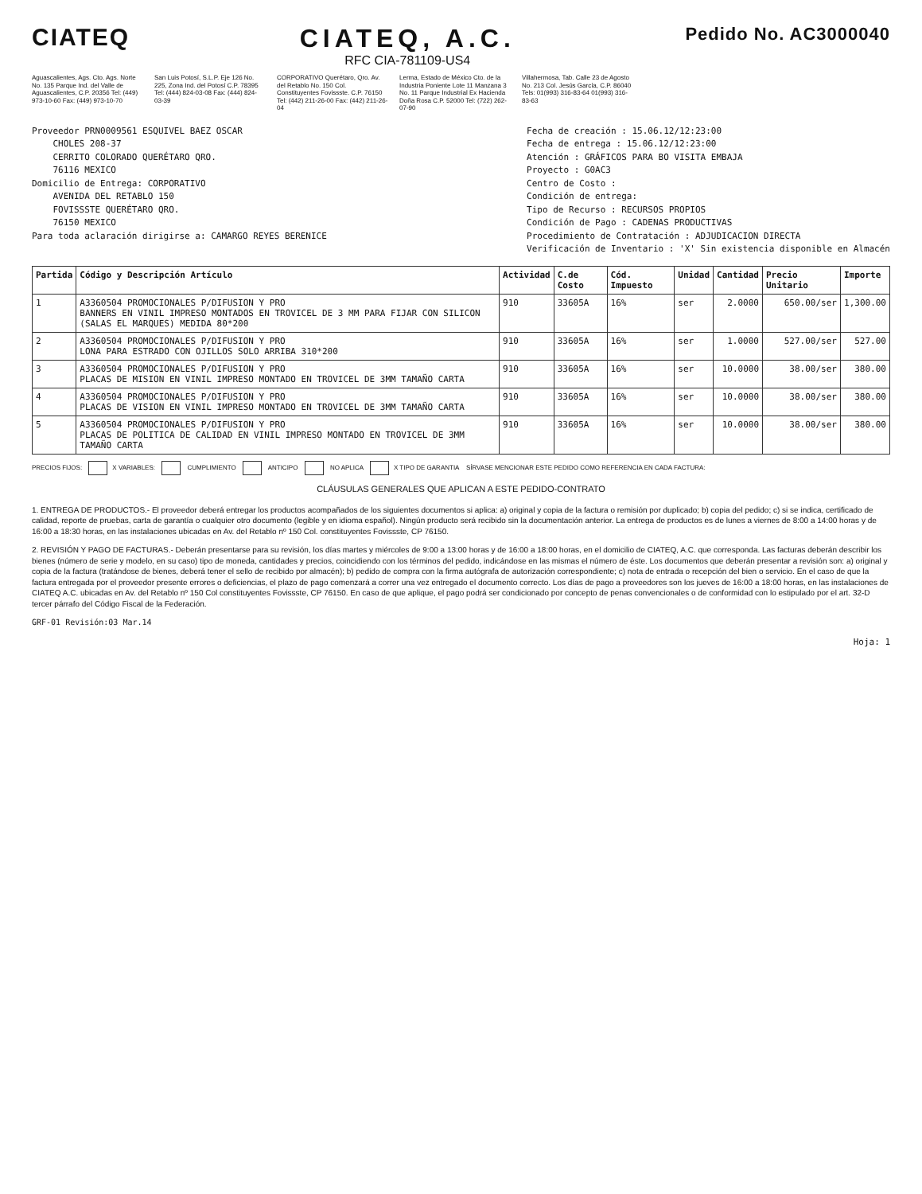CIATEQ CIATEQ, A.C.
RFC CIA-781109-US4
Pedido No. AC3000040
Aguascalientes, Ags. Cto. Ags. Norte No. 135 Parque Ind. del Valle de Aguascalientes, C.P. 20356 Tel: (449) 973-10-60 Fax: (449) 973-10-70
San Luis Potosí, S.L.P. Eje 126 No. 225, Zona Ind. del Potosí C.P. 78395 Tel: (444) 824-03-08 Fax: (444) 824-03-39
CORPORATIVO Querétaro, Qro. Av. del Retablo No. 150 Col. Constituyentes Fovissste. C.P. 76150 Tel: (442) 211-26-00 Fax: (442) 211-26-04
Lerma, Estado de México Cto. de la Industria Poniente Lote 11 Manzana 3 No. 11 Parque Industrial Ex Hacienda Doña Rosa C.P. 52000 Tel: (722) 262-07-90
Villahermosa, Tab. Calle 23 de Agosto No. 213 Col. Jesús García, C.P. 86040 Tels: 01(993) 316-83-64 01(993) 316-83-63
Proveedor PRN0009561 ESQUIVEL BAEZ OSCAR
CHOLES 208-37
CERRITO COLORADO QUERÉTARO QRO.
76116 MEXICO
Domicilio de Entrega: CORPORATIVO
AVENIDA DEL RETABLO 150
FOVISSSTE QUERÉTARO QRO.
76150 MEXICO
Para toda aclaración dirigirse a: CAMARGO REYES BERENICE
Fecha de creación : 15.06.12/12:23:00
Fecha de entrega : 15.06.12/12:23:00
Atención : GRÁFICOS PARA BO VISITA EMBAJA
Proyecto : G0AC3
Centro de Costo :
Condición de entrega:
Tipo de Recurso : RECURSOS PROPIOS
Condición de Pago : CADENAS PRODUCTIVAS
Procedimiento de Contratación : ADJUDICACION DIRECTA
Verificación de Inventario : 'X' Sin existencia disponible en Almacén
| Partida | Código y Descripción Artículo | Actividad | C.de Costo | Cód. Impuesto | Unidad | Cantidad | Precio Unitario | Importe |
| --- | --- | --- | --- | --- | --- | --- | --- | --- |
| 1 | A3360504 PROMOCIONALES P/DIFUSION Y PRO BANNERS EN VINIL IMPRESO MONTADOS EN TROVICEL DE 3 MM PARA FIJAR CON SILICON (SALAS EL MARQUES) MEDIDA 80*200 | 910 | 33605A | 16% | ser | 2.0000 | 650.00/ser | 1,300.00 |
| 2 | A3360504 PROMOCIONALES P/DIFUSION Y PRO LONA PARA ESTRADO CON OJILLOS SOLO ARRIBA 310*200 | 910 | 33605A | 16% | ser | 1.0000 | 527.00/ser | 527.00 |
| 3 | A3360504 PROMOCIONALES P/DIFUSION Y PRO PLACAS DE MISION EN VINIL IMPRESO MONTADO EN TROVICEL DE 3MM TAMAÑO CARTA | 910 | 33605A | 16% | ser | 10.0000 | 38.00/ser | 380.00 |
| 4 | A3360504 PROMOCIONALES P/DIFUSION Y PRO PLACAS DE VISION EN VINIL IMPRESO MONTADO EN TROVICEL DE 3MM TAMAÑO CARTA | 910 | 33605A | 16% | ser | 10.0000 | 38.00/ser | 380.00 |
| 5 | A3360504 PROMOCIONALES P/DIFUSION Y PRO PLACAS DE POLITICA DE CALIDAD EN VINIL IMPRESO MONTADO EN TROVICEL DE 3MM TAMAÑO CARTA | 910 | 33605A | 16% | ser | 10.0000 | 38.00/ser | 380.00 |
PRECIOS FIJOS: X VARIABLES: CUMPLIMIENTO ANTICIPO NO APLICA X TIPO DE GARANTIA SÍRVASE MENCIONAR ESTE PEDIDO COMO REFERENCIA EN CADA FACTURA:
CLÁUSULAS GENERALES QUE APLICAN A ESTE PEDIDO-CONTRATO
1. ENTREGA DE PRODUCTOS.- El proveedor deberá entregar los productos acompañados de los siguientes documentos si aplica: a) original y copia de la factura o remisión por duplicado; b) copia del pedido; c) si se indica, certificado de calidad, reporte de pruebas, carta de garantía o cualquier otro documento (legible y en idioma español). Ningún producto será recibido sin la documentación anterior. La entrega de productos es de lunes a viernes de 8:00 a 14:00 horas y de 16:00 a 18:30 horas, en las instalaciones ubicadas en Av. del Retablo nº 150 Col. constituyentes Fovissste, CP 76150.
2. REVISIÓN Y PAGO DE FACTURAS.- Deberán presentarse para su revisión, los días martes y miércoles de 9:00 a 13:00 horas y de 16:00 a 18:00 horas, en el domicilio de CIATEQ, A.C. que corresponda. Las facturas deberán describir los bienes (número de serie y modelo, en su caso) tipo de moneda, cantidades y precios, coincidiendo con los términos del pedido, indicándose en las mismas el número de éste. Los documentos que deberán presentar a revisión son: a) original y copia de la factura (tratándose de bienes, deberá tener el sello de recibido por almacén); b) pedido de compra con la firma autógrafa de autorización correspondiente; c) nota de entrada o recepción del bien o servicio. En el caso de que la factura entregada por el proveedor presente errores o deficiencias, el plazo de pago comenzará a correr una vez entregado el documento correcto. Los días de pago a proveedores son los jueves de 16:00 a 18:00 horas, en las instalaciones de CIATEQ A.C. ubicadas en Av. del Retablo nº 150 Col constituyentes Fovissste, CP 76150. En caso de que aplique, el pago podrá ser condicionado por concepto de penas convencionales o de conformidad con lo estipulado por el art. 32-D tercer párrafo del Código Fiscal de la Federación.
GRF-01 Revisión:03 Mar.14
Hoja: 1